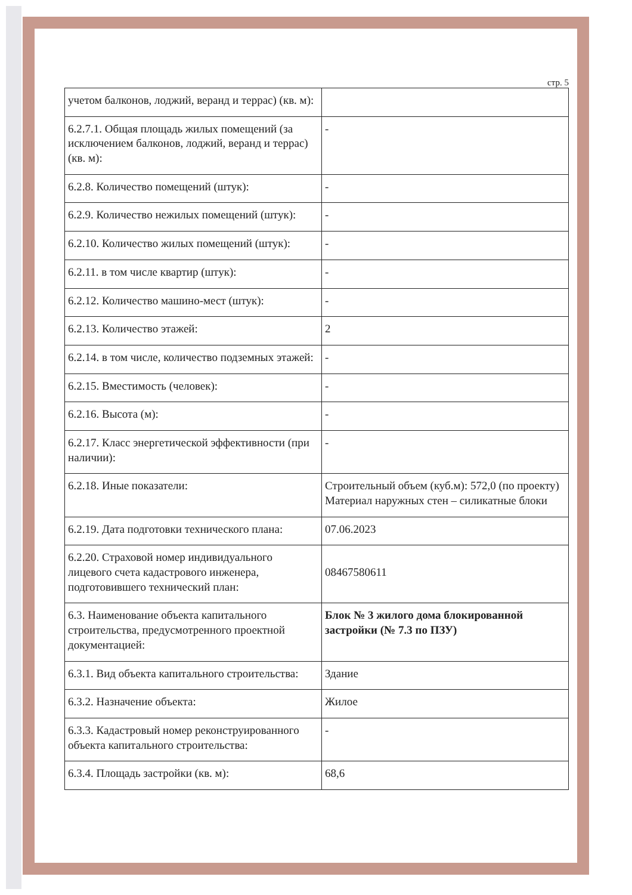стр. 5
| учетом балконов, лоджий, веранд и террас) (кв. м): | |
| 6.2.7.1. Общая площадь жилых помещений (за исключением балконов, лоджий, веранд и террас) (кв. м): | - |
| 6.2.8. Количество помещений (штук): | - |
| 6.2.9. Количество нежилых помещений (штук): | - |
| 6.2.10. Количество жилых помещений (штук): | - |
| 6.2.11. в том числе квартир (штук): | - |
| 6.2.12. Количество машино-мест (штук): | - |
| 6.2.13. Количество этажей: | 2 |
| 6.2.14. в том числе, количество подземных этажей: | - |
| 6.2.15. Вместимость (человек): | - |
| 6.2.16. Высота (м): | - |
| 6.2.17. Класс энергетической эффективности (при наличии): | - |
| 6.2.18. Иные показатели: | Строительный объем (куб.м): 572,0 (по проекту) Материал наружных стен – силикатные блоки |
| 6.2.19. Дата подготовки технического плана: | 07.06.2023 |
| 6.2.20. Страховой номер индивидуального лицевого счета кадастрового инженера, подготовившего технический план: | 08467580611 |
| 6.3. Наименование объекта капитального строительства, предусмотренного проектной документацией: | Блок № 3 жилого дома блокированной застройки (№ 7.3 по ПЗУ) |
| 6.3.1. Вид объекта капитального строительства: | Здание |
| 6.3.2. Назначение объекта: | Жилое |
| 6.3.3. Кадастровый номер реконструированного объекта капитального строительства: | - |
| 6.3.4. Площадь застройки (кв. м): | 68,6 |